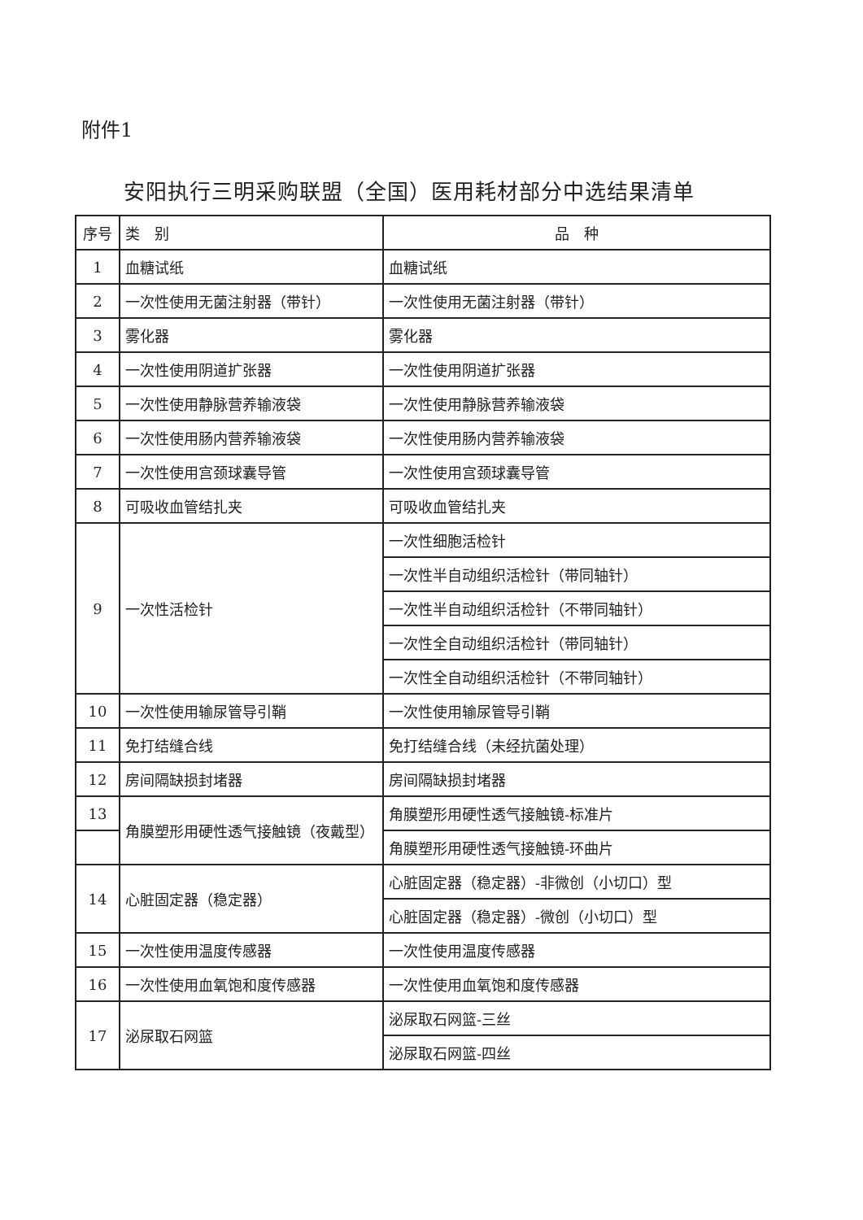附件1
安阳执行三明采购联盟（全国）医用耗材部分中选结果清单
| 序号 | 类 别 | 品 种 |
| --- | --- | --- |
| 1 | 血糖试纸 | 血糖试纸 |
| 2 | 一次性使用无菌注射器（带针） | 一次性使用无菌注射器（带针） |
| 3 | 雾化器 | 雾化器 |
| 4 | 一次性使用阴道扩张器 | 一次性使用阴道扩张器 |
| 5 | 一次性使用静脉营养输液袋 | 一次性使用静脉营养输液袋 |
| 6 | 一次性使用肠内营养输液袋 | 一次性使用肠内营养输液袋 |
| 7 | 一次性使用宫颈球囊导管 | 一次性使用宫颈球囊导管 |
| 8 | 可吸收血管结扎夹 | 可吸收血管结扎夹 |
| 9 | 一次性活检针 | 一次性细胞活检针 |
| | | 一次性半自动组织活检针（带同轴针） |
| | | 一次性半自动组织活检针（不带同轴针） |
| | | 一次性全自动组织活检针（带同轴针） |
| | | 一次性全自动组织活检针（不带同轴针） |
| 10 | 一次性使用输尿管导引鞘 | 一次性使用输尿管导引鞘 |
| 11 | 免打结缝合线 | 免打结缝合线（未经抗菌处理） |
| 12 | 房间隔缺损封堵器 | 房间隔缺损封堵器 |
| 13 | 角膜塑形用硬性透气接触镜（夜戴型） | 角膜塑形用硬性透气接触镜-标准片 |
| | | 角膜塑形用硬性透气接触镜-环曲片 |
| 14 | 心脏固定器（稳定器） | 心脏固定器（稳定器）-非微创（小切口）型 |
| | | 心脏固定器（稳定器）-微创（小切口）型 |
| 15 | 一次性使用温度传感器 | 一次性使用温度传感器 |
| 16 | 一次性使用血氧饱和度传感器 | 一次性使用血氧饱和度传感器 |
| 17 | 泌尿取石网篮 | 泌尿取石网篮-三丝 |
| | | 泌尿取石网篮-四丝 |